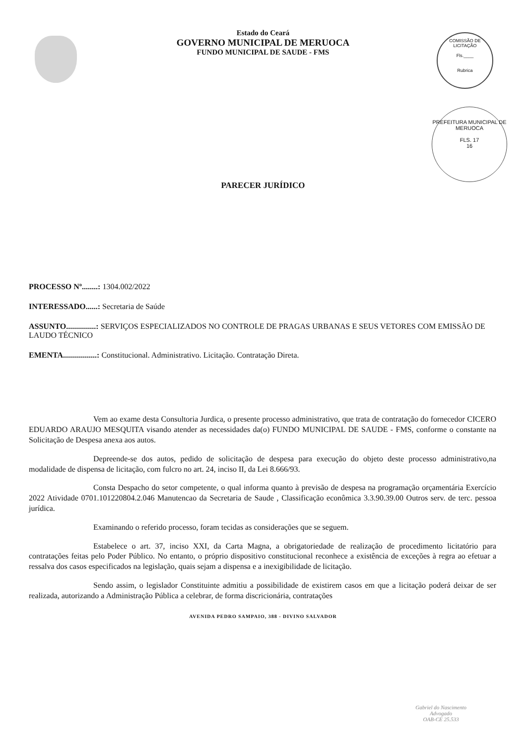COMISSÃO DE LICITAÇÃO
Fls.____
Rubrica
PREFEITURA MUNICIPAL DE MERUOCA
FLS. 17
16
Estado do Ceará
GOVERNO MUNICIPAL DE MERUOCA
FUNDO MUNICIPAL DE SAUDE - FMS
PARECER JURÍDICO
PROCESSO Nº........: 1304.002/2022
INTERESSADO......: Secretaria de Saúde
ASSUNTO...............: SERVIÇOS ESPECIALIZADOS NO CONTROLE DE PRAGAS URBANAS E SEUS VETORES COM EMISSÃO DE LAUDO TÉCNICO
EMENTA.................: Constitucional. Administrativo. Licitação. Contratação Direta.
Vem ao exame desta Consultoria Jurdica, o presente processo administrativo, que trata de contratação do fornecedor CICERO EDUARDO ARAUJO MESQUITA visando atender as necessidades da(o) FUNDO MUNICIPAL DE SAUDE - FMS, conforme o constante na Solicitação de Despesa anexa aos autos.
Depreende-se dos autos, pedido de solicitação de despesa para execução do objeto deste processo administrativo,na modalidade de dispensa de licitação, com fulcro no art. 24, inciso II, da Lei 8.666/93.
Consta Despacho do setor competente, o qual informa quanto à previsão de despesa na programação orçamentária Exercício 2022 Atividade 0701.101220804.2.046 Manutencao da Secretaria de Saude , Classificação econômica 3.3.90.39.00 Outros serv. de terc. pessoa jurídica.
Examinando o referido processo, foram tecidas as considerações que se seguem.
Estabelece o art. 37, inciso XXI, da Carta Magna, a obrigatoriedade de realização de procedimento licitatório para contratações feitas pelo Poder Público. No entanto, o próprio dispositivo constitucional reconhece a existência de exceções à regra ao efetuar a ressalva dos casos especificados na legislação, quais sejam a dispensa e a inexigibilidade de licitação.
Sendo assim, o legislador Constituinte admitiu a possibilidade de existirem casos em que a licitação poderá deixar de ser realizada, autorizando a Administração Pública a celebrar, de forma discricionária, contratações
AVENIDA PEDRO SAMPAIO, 388 - DIVINO SALVADOR
Gabriel do Nascimento
Advogado
OAB-CE 25.533